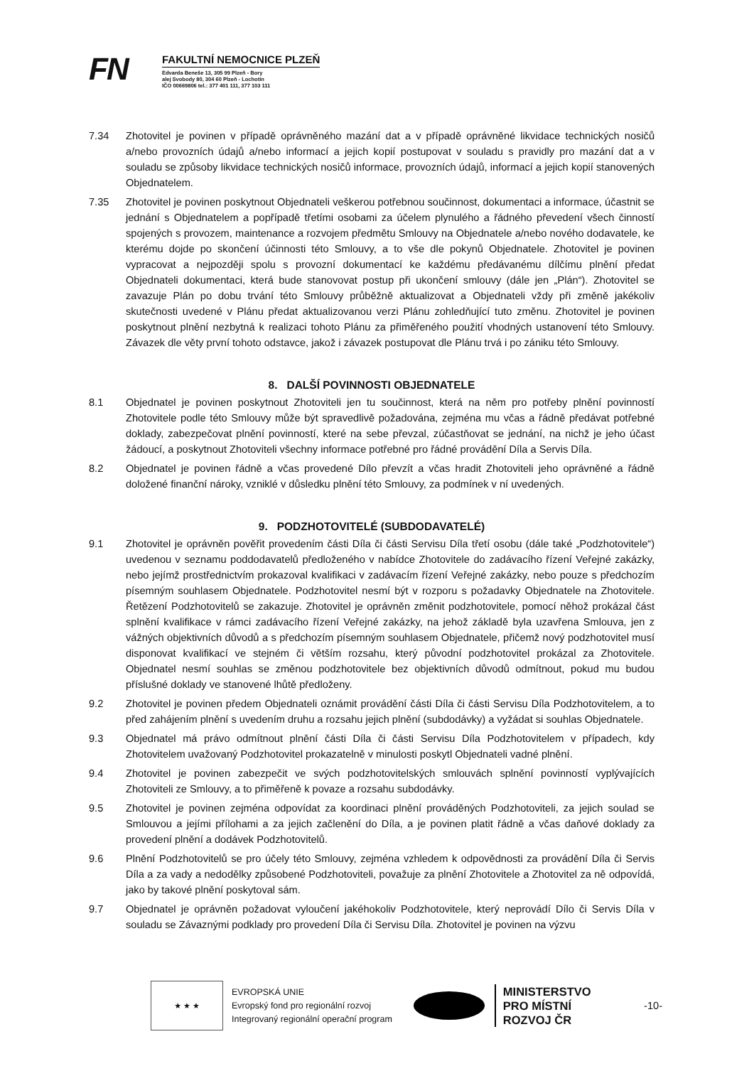FN
FAKULTNÍ NEMOCNICE PLZEŇ
Edvarda Beneše 13, 305 99 Plzeň - Bory
alej Svobody 80, 304 60 Plzeň - Lochotín
IČO 00669806 tel.: 377 401 111, 377 103 111
7.34 Zhotovitel je povinen v případě oprávněného mazání dat a v případě oprávněné likvidace technických nosičů a/nebo provozních údajů a/nebo informací a jejich kopií postupovat v souladu s pravidly pro mazání dat a v souladu se způsoby likvidace technických nosičů informace, provozních údajů, informací a jejich kopií stanovených Objednatelem.
7.35 Zhotovitel je povinen poskytnout Objednateli veškerou potřebnou součinnost, dokumentaci a informace, účastnit se jednání s Objednatelem a popřípadě třetími osobami za účelem plynulého a řádného převedení všech činností spojených s provozem, maintenance a rozvojem předmětu Smlouvy na Objednatele a/nebo nového dodavatele, ke kterému dojde po skončení účinnosti této Smlouvy, a to vše dle pokynů Objednatele. Zhotovitel je povinen vypracovat a nejpozději spolu s provozní dokumentací ke každému předávanému dílčímu plnění předat Objednateli dokumentaci, která bude stanovovat postup při ukončení smlouvy (dále jen „Plán“). Zhotovitel se zavazuje Plán po dobu trvání této Smlouvy průběžně aktualizovat a Objednateli vždy při změně jakékoliv skutečnosti uvedené v Plánu předat aktualizovanou verzi Plánu zohledňující tuto změnu. Zhotovitel je povinen poskytnout plnění nezbytná k realizaci tohoto Plánu za přiměřeného použití vhodných ustanovení této Smlouvy. Závazek dle věty první tohoto odstavce, jakož i závazek postupovat dle Plánu trvá i po zániku této Smlouvy.
8. DALŠÍ POVINNOSTI OBJEDNATELE
8.1 Objednatel je povinen poskytnout Zhotoviteli jen tu součinnost, která na něm pro potřeby plnění povinností Zhotovitele podle této Smlouvy může být spravedlivě požadována, zejména mu včas a řádně předávat potřebné doklady, zabezpečovat plnění povinností, které na sebe převzal, zúčastňovat se jednání, na nichž je jeho účast žádoucí, a poskytnout Zhotoviteli všechny informace potřebné pro řádné provádění Díla a Servis Díla.
8.2 Objednatel je povinen řádně a včas provedené Dílo převzít a včas hradit Zhotoviteli jeho oprávněné a řádně doložené finanční nároky, vzniklé v důsledku plnění této Smlouvy, za podmínek v ní uvedených.
9. PODZHOTOVITELÉ (SUBDODAVATELÉ)
9.1 Zhotovitel je oprávněn pověřit provedením části Díla či části Servisu Díla třetí osobu (dále také „Podzhotovitele“) uvedenou v seznamu poddodavatelů předloženého v nabídce Zhotovitele do zadávacího řízení Veřejné zakázky, nebo jejímž prostřednictvím prokazoval kvalifikaci v zadávacím řízení Veřejné zakázky, nebo pouze s předchozím písemným souhlasem Objednatele. Podzhotovitel nesmí být v rozporu s požadavky Objednatele na Zhotovitele. Řetězení Podzhotovitelů se zakazuje. Zhotovitel je oprávněn změnit podzhotovitele, pomocí něhož prokázal část splnění kvalifikace v rámci zadávacího řízení Veřejné zakázky, na jehož základě byla uzavřena Smlouva, jen z vážných objektivních důvodů a s předchozím písemným souhlasem Objednatele, přičemž nový podzhotovitel musí disponovat kvalifikací ve stejném či větším rozsahu, který původní podzhotovitel prokázal za Zhotovitele. Objednatel nesmí souhlas se změnou podzhotovitele bez objektivních důvodů odmítnout, pokud mu budou příslušné doklady ve stanovené lhůtě předloženy.
9.2 Zhotovitel je povinen předem Objednateli oznámit provádění části Díla či části Servisu Díla Podzhotovitelem, a to před zahájením plnění s uvedením druhu a rozsahu jejich plnění (subdodávky) a vyžádat si souhlas Objednatele.
9.3 Objednatel má právo odmítnout plnění části Díla či části Servisu Díla Podzhotovitelem v případech, kdy Zhotovitelem uvažovaný Podzhotovitel prokazatelně v minulosti poskytl Objednateli vadné plnění.
9.4 Zhotovitel je povinen zabezpečit ve svých podzhotovitelských smlouvách splnění povinností vyplývajících Zhotoviteli ze Smlouvy, a to přiměřeně k povaze a rozsahu subdodávky.
9.5 Zhotovitel je povinen zejména odpovídat za koordinaci plnění prováděných Podzhotoviteli, za jejich soulad se Smlouvou a jejími přílohami a za jejich začlenění do Díla, a je povinen platit řádně a včas daňové doklady za provedení plnění a dodávek Podzhotovitelů.
9.6 Plnění Podzhotovitelů se pro účely této Smlouvy, zejména vzhledem k odpovědnosti za provádění Díla či Servis Díla a za vady a nedodělky způsobené Podzhotoviteli, považuje za plnění Zhotovitele a Zhotovitel za ně odpovídá, jako by takové plnění poskytoval sám.
9.7 Objednatel je oprávněn požadovat vyloučení jakéhokoliv Podzhotovitele, který neprovádí Dílo či Servis Díla v souladu se Závaznými podklady pro provedení Díla či Servisu Díla. Zhotovitel je povinen na výzvu
★ ★ ★
EVROPSKÁ UNIE
Evropský fond pro regionální rozvoj
Integrovaný regionální operační program
MINISTERSTVO
PRO MÍSTNÍ
ROZVOJ ČR
-10-